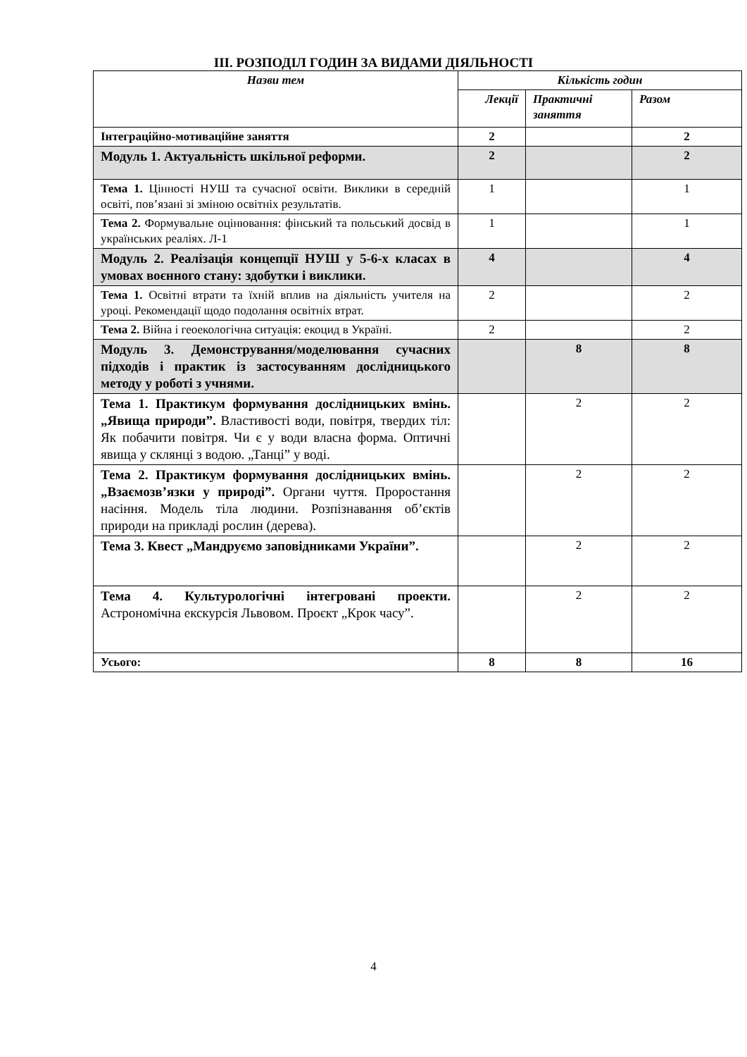ІІІ. РОЗПОДІЛ ГОДИН ЗА ВИДАМИ ДІЯЛЬНОСТІ
| Назви тем | Кількість годин | | |
| --- | --- | --- | --- |
| | Лекції | Практичні заняття | Разом |
| Інтеграційно-мотиваційне заняття | 2 | | 2 |
| Модуль 1. Актуальність шкільної реформи. | 2 | | 2 |
| Тема 1. Цінності НУШ та сучасної освіти. Виклики в середній освіті, пов’язані зі зміною освітніх результатів. | 1 | | 1 |
| Тема 2. Формувальне оцінювання: фінський та польський досвід в українських реаліях. Л-1 | 1 | | 1 |
| Модуль 2. Реалізація концепції НУШ у 5-6-х класах в умовах воєнного стану: здобутки і виклики. | 4 | | 4 |
| Тема 1. Освітні втрати та їхній вплив на діяльність учителя на уроці. Рекомендації щодо подолання освітніх втрат. | 2 | | 2 |
| Тема 2. Війна і геоекологічна ситуація: екоцид в Україні. | 2 | | 2 |
| Модуль 3. Демонстрування/моделювання сучасних підходів і практик із застосуванням дослідницького методу у роботі з учнями. | | 8 | 8 |
| Тема 1. Практикум формування дослідницьких вмінь. „Явища природи”. Властивості води, повітря, твердих тіл: Як побачити повітря. Чи є у води власна форма. Оптичні явища у склянці з водою. „Танці” у воді. | | 2 | 2 |
| Тема 2. Практикум формування дослідницьких вмінь. „Взаємозв’язки у природі”. Органи чуття. Проростання насіння. Модель тіла людини. Розпізнавання об’єктів природи на прикладі рослин (дерева). | | 2 | 2 |
| Тема 3. Квест „Мандруємо заповідниками України”. | | 2 | 2 |
| Тема 4. Культурологічні інтегровані проекти. Астрономічна екскурсія Львовом. Проєкт „Крок часу”. | | 2 | 2 |
| Усього: | 8 | 8 | 16 |
4